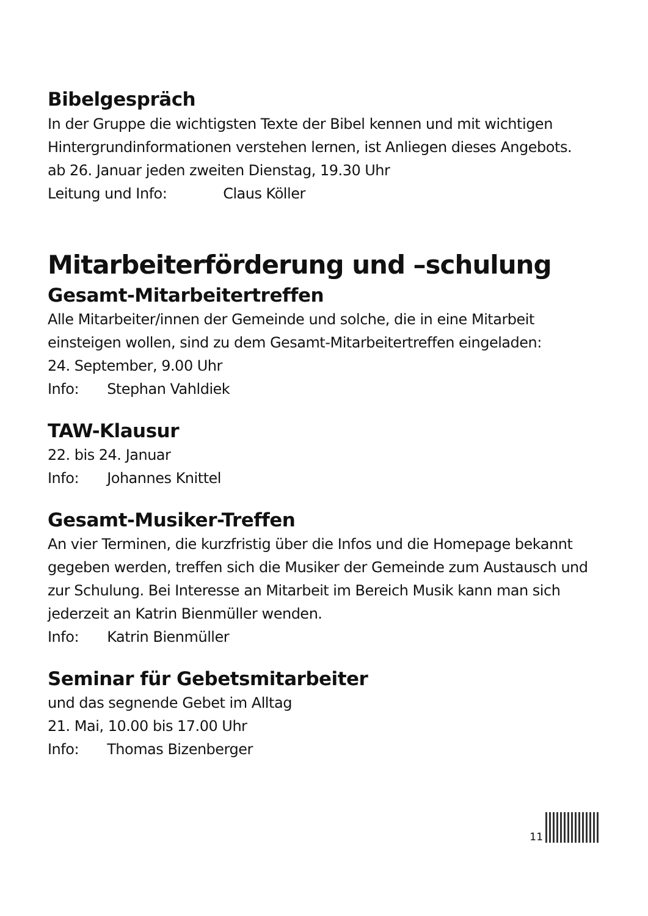Bibelgespräch
In der Gruppe die wichtigsten Texte der Bibel kennen und mit wichtigen Hintergrundinformationen verstehen lernen, ist Anliegen dieses Angebots.
ab 26. Januar jeden zweiten Dienstag, 19.30 Uhr
Leitung und Info: Claus Köller
Mitarbeiterförderung und –schulung
Gesamt-Mitarbeitertreffen
Alle Mitarbeiter/innen der Gemeinde und solche, die in eine Mitarbeit einsteigen wollen, sind zu dem Gesamt-Mitarbeitertreffen eingeladen:
24. September, 9.00 Uhr
Info: Stephan Vahldiek
TAW-Klausur
22. bis 24. Januar
Info: Johannes Knittel
Gesamt-Musiker-Treffen
An vier Terminen, die kurzfristig über die Infos und die Homepage bekannt gegeben werden, treffen sich die Musiker der Gemeinde zum Austausch und zur Schulung. Bei Interesse an Mitarbeit im Bereich Musik kann man sich jederzeit an Katrin Bienmüller wenden.
Info: Katrin Bienmüller
Seminar für Gebetsmitarbeiter
und das segnende Gebet im Alltag
21. Mai, 10.00 bis 17.00 Uhr
Info: Thomas Bizenberger
11